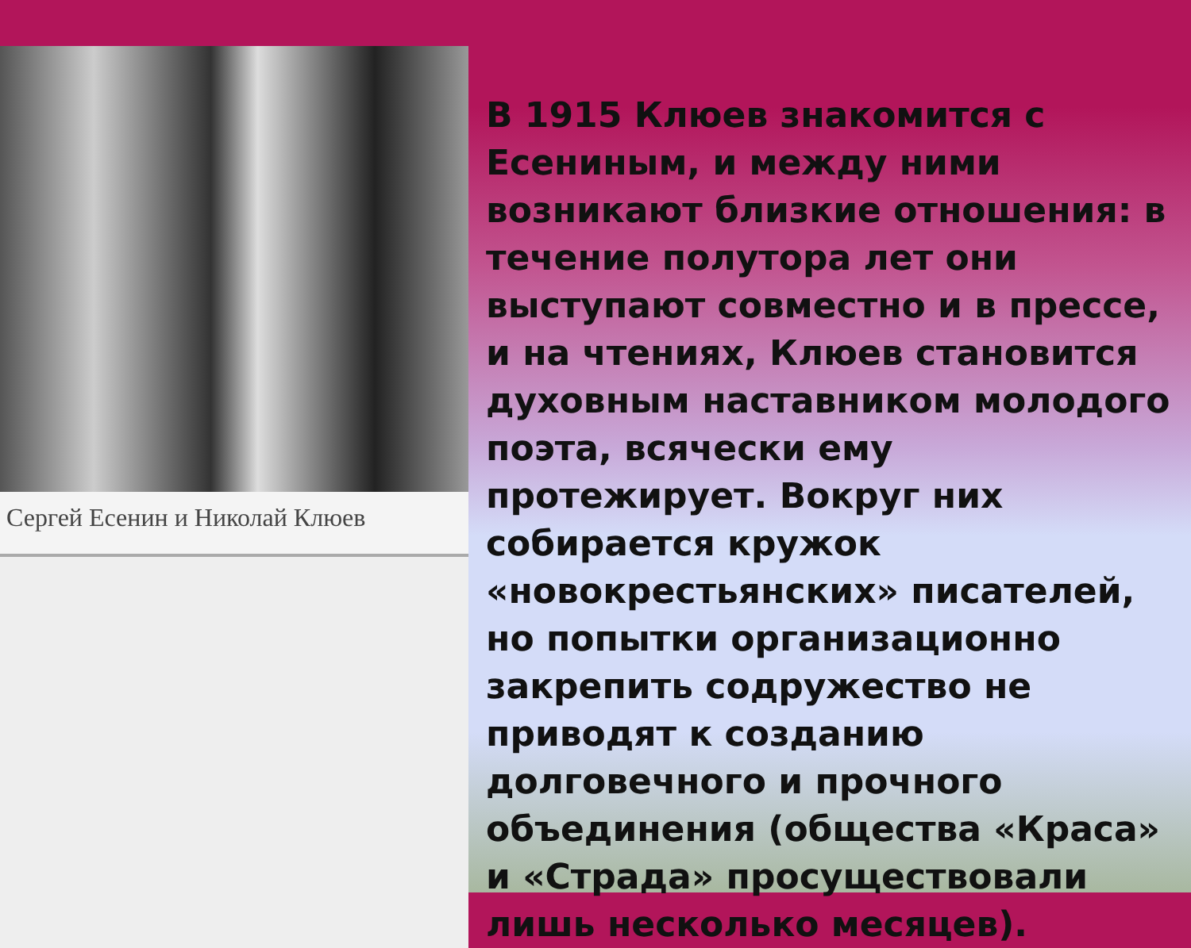Сергей Есенин и Николай Клюев
В 1915 Клюев знакомится с Есениным, и между ними возникают близкие отношения: в течение полутора лет они выступают совместно и в прессе, и на чтениях, Клюев становится духовным наставником молодого поэта, всячески ему протежирует. Вокруг них собирается кружок «новокрестьянских» писателей, но попытки организационно закрепить содружество не приводят к созданию долговечного и прочного объединения (общества «Краса» и «Страда» просуществовали лишь несколько месяцев).